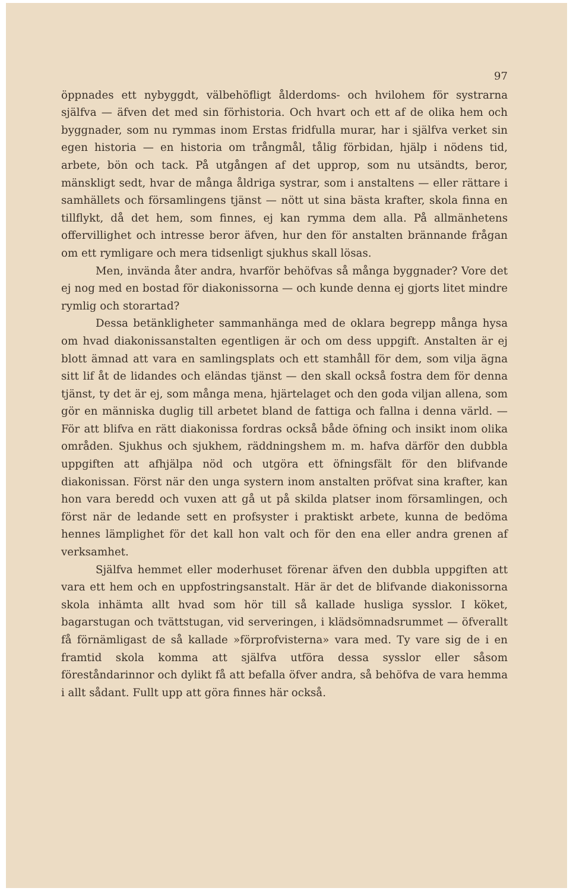97
öppnades ett nybyggdt, välbehöfligt ålderdoms- och hvilohem för systrarna själfva — äfven det med sin förhistoria. Och hvart och ett af de olika hem och byggnader, som nu rymmas inom Erstas fridfulla murar, har i själfva verket sin egen historia — en historia om trångmål, tålig förbidan, hjälp i nödens tid, arbete, bön och tack. På utgången af det upprop, som nu utsändts, beror, mänskligt sedt, hvar de många åldriga systrar, som i anstaltens — eller rättare i samhällets och församlingens tjänst — nött ut sina bästa krafter, skola finna en tillflykt, då det hem, som finnes, ej kan rymma dem alla. På allmänhetens offervillighet och intresse beror äfven, hur den för anstalten brännande frågan om ett rymligare och mera tidsenligt sjukhus skall lösas.
Men, invända åter andra, hvarför behöfvas så många byggnader? Vore det ej nog med en bostad för diakonissorna — och kunde denna ej gjorts litet mindre rymlig och storartad?
Dessa betänkligheter sammanhänga med de oklara begrepp många hysa om hvad diakonissanstalten egentligen är och om dess uppgift. Anstalten är ej blott ämnad att vara en samlingsplats och ett stamhåll för dem, som vilja ägna sitt lif åt de lidandes och eländas tjänst — den skall också fostra dem för denna tjänst, ty det är ej, som många mena, hjärtelaget och den goda viljan allena, som gör en människa duglig till arbetet bland de fattiga och fallna i denna värld. — För att blifva en rätt diakonissa fordras också både öfning och insikt inom olika områden. Sjukhus och sjukhem, räddningshem m. m. hafva därför den dubbla uppgiften att afhjälpa nöd och utgöra ett öfningsfält för den blifvande diakonissan. Först när den unga systern inom anstalten pröfvat sina krafter, kan hon vara beredd och vuxen att gå ut på skilda platser inom församlingen, och först när de ledande sett en profsyster i praktiskt arbete, kunna de bedöma hennes lämplighet för det kall hon valt och för den ena eller andra grenen af verksamhet.
Själfva hemmet eller moderhuset förenar äfven den dubbla uppgiften att vara ett hem och en uppfostringsanstalt. Här är det de blifvande diakonissorna skola inhämta allt hvad som hör till så kallade husliga sysslor. I köket, bagarstugan och tvättstugan, vid serveringen, i klädsömnadsrummet — öfverallt få förnämligast de så kallade »förprofvisterna» vara med. Ty vare sig de i en framtid skola komma att själfva utföra dessa sysslor eller såsom föreståndarinnor och dylikt få att befalla öfver andra, så behöfva de vara hemma i allt sådant. Fullt upp att göra finnes här också.